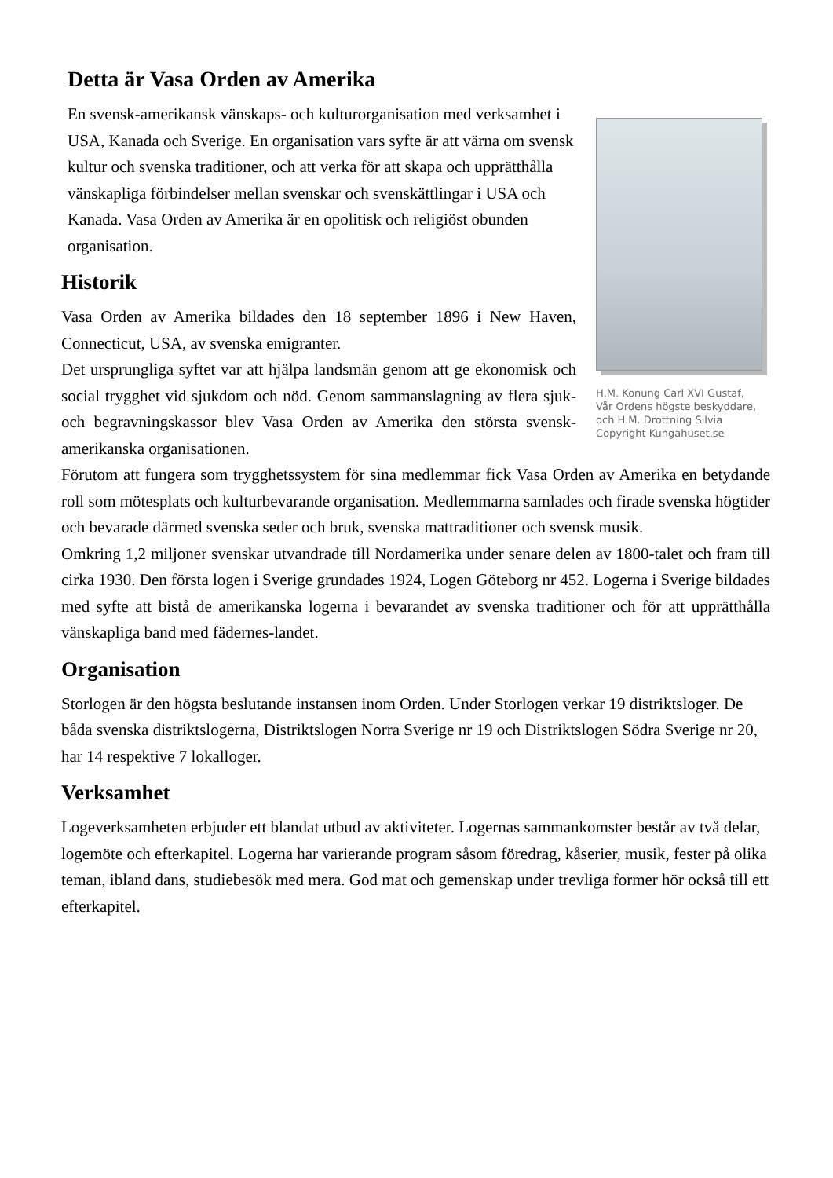Detta är Vasa Orden av Amerika
En svensk-amerikansk vänskaps- och kulturorganisation med verksamhet i USA, Kanada och Sverige. En organisation vars syfte är att värna om svensk kultur och svenska traditioner, och att verka för att skapa och upprätthålla vänskapliga förbindelser mellan svenskar och svenskättlingar i USA och Kanada. Vasa Orden av Amerika är en opolitisk och religiöst obunden organisation.
Historik
Vasa Orden av Amerika bildades den 18 september 1896 i New Haven, Connecticut, USA, av svenska emigranter.
Det ursprungliga syftet var att hjälpa landsmän genom att ge ekonomisk och social trygghet vid sjukdom och nöd. Genom sammanslagning av flera sjuk- och begravningskassor blev Vasa Orden av Amerika den största svensk-amerikanska organisationen.
H.M. Konung Carl XVI Gustaf,
Vår Ordens högste beskyddare,
och H.M. Drottning Silvia
Copyright Kungahuset.se
Förutom att fungera som trygghetssystem för sina medlemmar fick Vasa Orden av Amerika en betydande roll som mötesplats och kulturbevarande organisation. Medlemmarna samlades och firade svenska högtider och bevarade därmed svenska seder och bruk, svenska mattraditioner och svensk musik.
Omkring 1,2 miljoner svenskar utvandrade till Nordamerika under senare delen av 1800-talet och fram till cirka 1930. Den första logen i Sverige grundades 1924, Logen Göteborg nr 452. Logerna i Sverige bildades med syfte att bistå de amerikanska logerna i bevarandet av svenska traditioner och för att upprätthålla vänskapliga band med fädernes-landet.
Organisation
Storlogen är den högsta beslutande instansen inom Orden. Under Storlogen verkar 19 distriktsloger. De båda svenska distriktslogerna, Distriktslogen Norra Sverige nr 19 och Distriktslogen Södra Sverige nr 20, har 14 respektive 7 lokalloger.
Verksamhet
Logeverksamheten erbjuder ett blandat utbud av aktiviteter. Logernas sammankomster består av två delar, logemöte och efterkapitel. Logerna har varierande program såsom föredrag, kåserier, musik, fester på olika teman, ibland dans, studiebesök med mera. God mat och gemenskap under trevliga former hör också till ett efterkapitel.